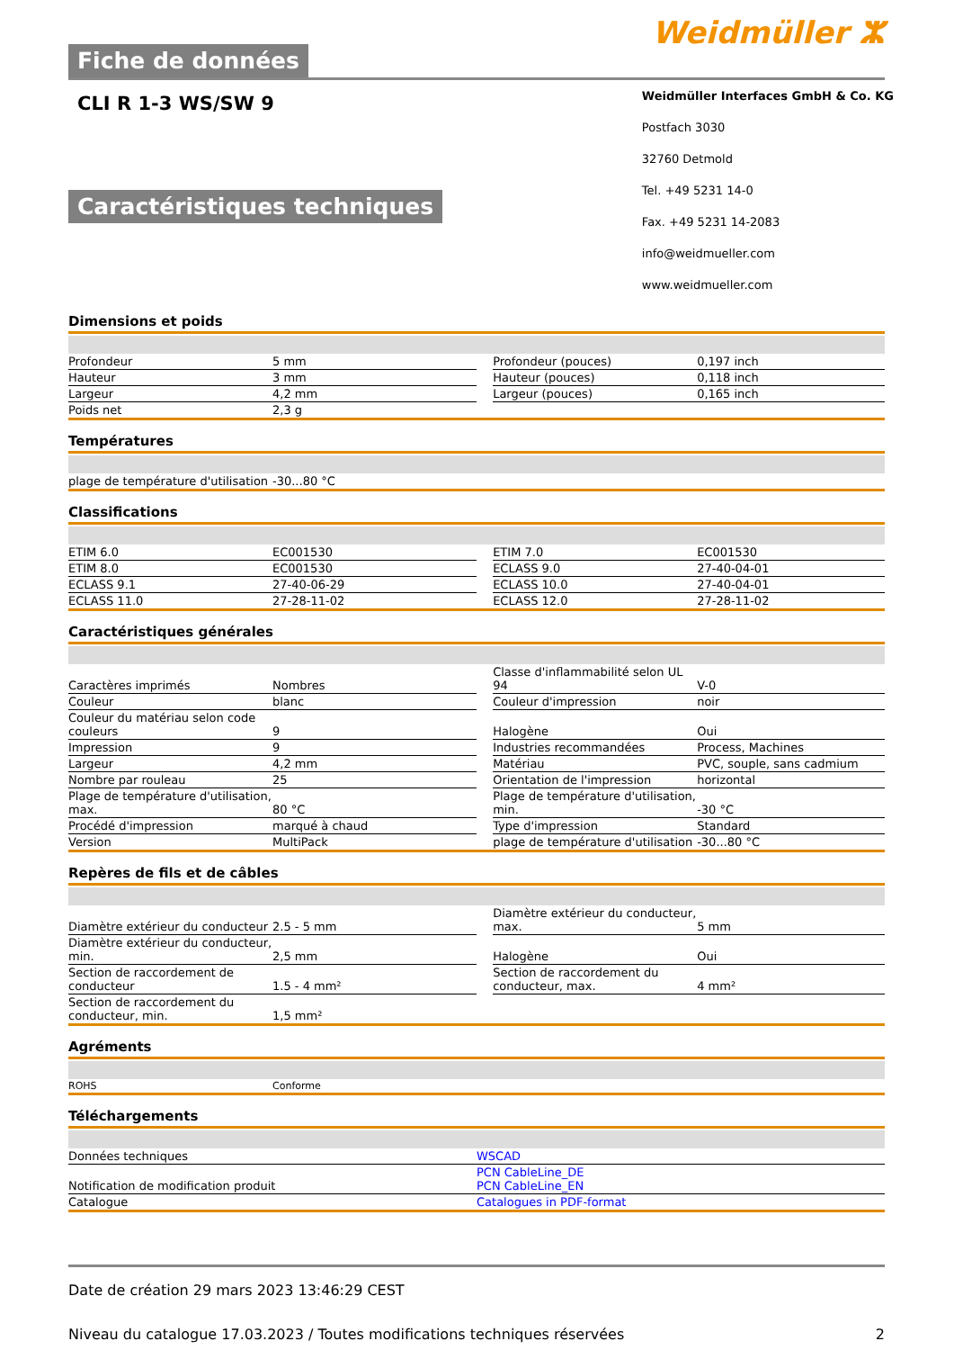Fiche de données
Weidmüller ⵣ
CLI R 1-3 WS/SW 9
Caractéristiques techniques
Weidmüller Interfaces GmbH & Co. KG
Postfach 3030
32760 Detmold
Tel. +49 5231 14-0
Fax. +49 5231 14-2083
info@weidmueller.com
www.weidmueller.com
Dimensions et poids
| Profondeur | 5 mm | | Profondeur (pouces) | 0,197 inch |
| Hauteur | 3 mm | | Hauteur (pouces) | 0,118 inch |
| Largeur | 4,2 mm | | Largeur (pouces) | 0,165 inch |
| Poids net | 2,3 g | | | |
Températures
| plage de température d'utilisation | -30...80 °C | | | |
Classifications
| ETIM 6.0 | EC001530 | | ETIM 7.0 | EC001530 |
| ETIM 8.0 | EC001530 | | ECLASS 9.0 | 27-40-04-01 |
| ECLASS 9.1 | 27-40-06-29 | | ECLASS 10.0 | 27-40-04-01 |
| ECLASS 11.0 | 27-28-11-02 | | ECLASS 12.0 | 27-28-11-02 |
Caractéristiques générales
| Caractères imprimés | Nombres | | Classe d'inflammabilité selon UL 94 | V-0 |
| Couleur | blanc | | Couleur d'impression | noir |
| Couleur du matériau selon code couleurs | 9 | | Halogène | Oui |
| Impression | 9 | | Industries recommandées | Process, Machines |
| Largeur | 4,2 mm | | Matériau | PVC, souple, sans cadmium |
| Nombre par rouleau | 25 | | Orientation de l'impression | horizontal |
| Plage de température d'utilisation, max. | 80 °C | | Plage de température d'utilisation, min. | -30 °C |
| Procédé d'impression | marqué à chaud | | Type d'impression | Standard |
| Version | MultiPack | | plage de température d'utilisation | -30...80 °C |
Repères de fils et de câbles
| Diamètre extérieur du conducteur | 2.5 - 5 mm | | Diamètre extérieur du conducteur, max. | 5 mm |
| Diamètre extérieur du conducteur, min. | 2,5 mm | | Halogène | Oui |
| Section de raccordement de conducteur | 1.5 - 4 mm² | | Section de raccordement du conducteur, max. | 4 mm² |
| Section de raccordement du conducteur, min. | 1,5 mm² | | | |
Agréments
| ROHS | Conforme | | | |
Téléchargements
| Données techniques | WSCAD |
| Notification de modification produit | PCN CableLine_DE PCN CableLine_EN |
| Catalogue | Catalogues in PDF-format |
Date de création 29 mars 2023 13:46:29 CEST
Niveau du catalogue 17.03.2023 / Toutes modifications techniques réservées 2